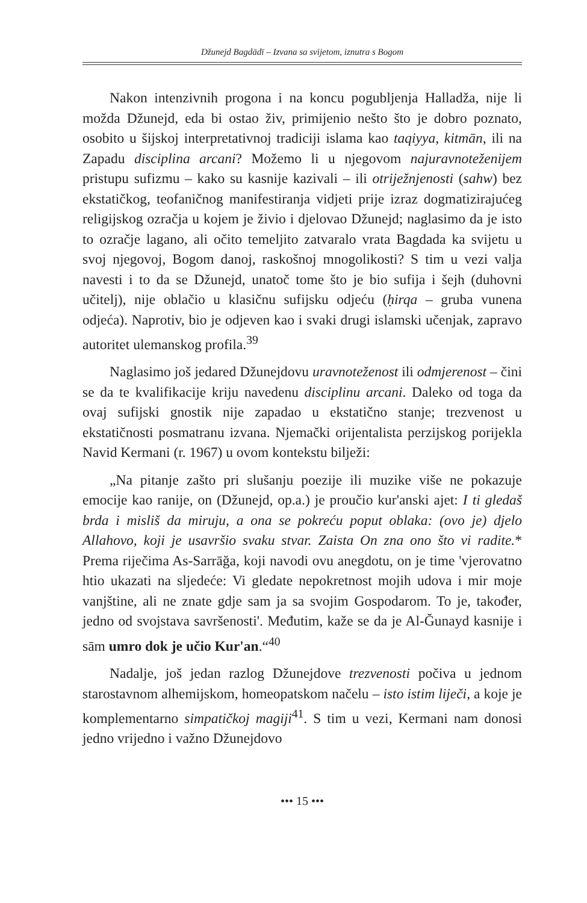Džunejd Bagdādī – Izvana sa svijetom, iznutra s Bogom
Nakon intenzivnih progona i na koncu pogubljenja Halladža, nije li možda Džunejd, eda bi ostao živ, primijenio nešto što je dobro poznato, osobito u šijskoj interpretativnoj tradiciji islama kao taqiyya, kitmān, ili na Zapadu disciplina arcani? Možemo li u njegovom najuravnoteženijem pristupu sufizmu – kako su kasnije kazivali – ili otriježnjenosti (sahw) bez ekstatičkog, teofaničnog manifestiranja vidjeti prije izraz dogmatizirajućeg religijskog ozračja u kojem je živio i djelovao Džunejd; naglasimo da je isto to ozračje lagano, ali očito temeljito zatvaralo vrata Bagdada ka svijetu u svoj njegovoj, Bogom danoj, raskošnoj mnogolikosti? S tim u vezi valja navesti i to da se Džunejd, unatoč tome što je bio sufija i šejh (duhovni učitelj), nije oblačio u klasičnu sufijsku odjeću (ḥirqa – gruba vunena odjeća). Naprotiv, bio je odjeven kao i svaki drugi islamski učenjak, zapravo autoritet ulemanskog profila.<sup>39</sup>
Naglasimo još jedared Džunejdovu uravnoteženost ili odmjerenost – čini se da te kvalifikacije kriju navedenu disciplinu arcani. Daleko od toga da ovaj sufijski gnostik nije zapadao u ekstatično stanje; trezvenost u ekstatičnosti posmatranu izvana. Njemački orijentalista perzijskog porijekla Navid Kermani (r. 1967) u ovom kontekstu bilježi:
„Na pitanje zašto pri slušanju poezije ili muzike više ne pokazuje emocije kao ranije, on (Džunejd, op.a.) je proučio kur'anski ajet: I ti gledaš brda i misliš da miruju, a ona se pokreću poput oblaka: (ovo je) djelo Allahovo, koji je usavršio svaku stvar. Zaista On zna ono što vi radite.* Prema riječima As-Sarrāğa, koji navodi ovu anegdotu, on je time 'vjerovatno htio ukazati na sljedeće: Vi gledate nepokretnost mojih udova i mir moje vanjštine, ali ne znate gdje sam ja sa svojim Gospodarom. To je, također, jedno od svojstava savršenosti'. Međutim, kaže se da je Al-Ğunayd kasnije i sām umro dok je učio Kur'an.“<sup>40</sup>
Nadalje, još jedan razlog Džunejdove trezvenosti počiva u jednom starostavnom alhemijskom, homeopatskom načelu – isto istim liječi, a koje je komplementarno simpatičkoj magiji<sup>41</sup>. S tim u vezi, Kermani nam donosi jedno vrijedno i važno Džunejdovo
••• 15 •••